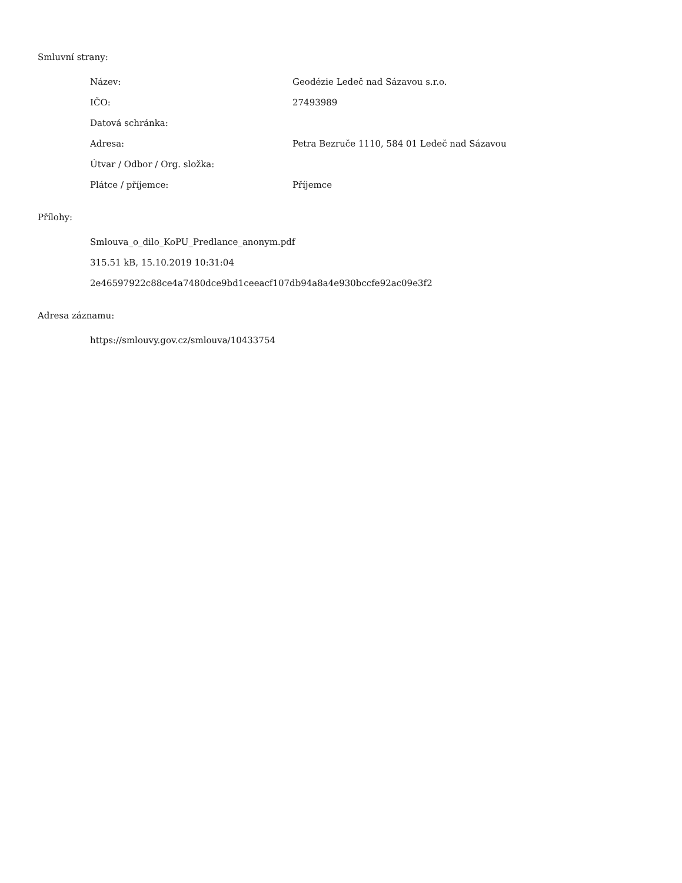Smluvní strany:
| Název: | Geodézie Ledeč nad Sázavou s.r.o. |
| IČO: | 27493989 |
| Datová schránka: | |
| Adresa: | Petra Bezruče 1110, 584 01 Ledeč nad Sázavou |
| Útvar / Odbor / Org. složka: | |
| Plátce / příjemce: | Příjemce |
Přílohy:
Smlouva_o_dilo_KoPU_Predlance_anonym.pdf
315.51 kB, 15.10.2019 10:31:04
2e46597922c88ce4a7480dce9bd1ceeacf107db94a8a4e930bccfe92ac09e3f2
Adresa záznamu:
https://smlouvy.gov.cz/smlouva/10433754